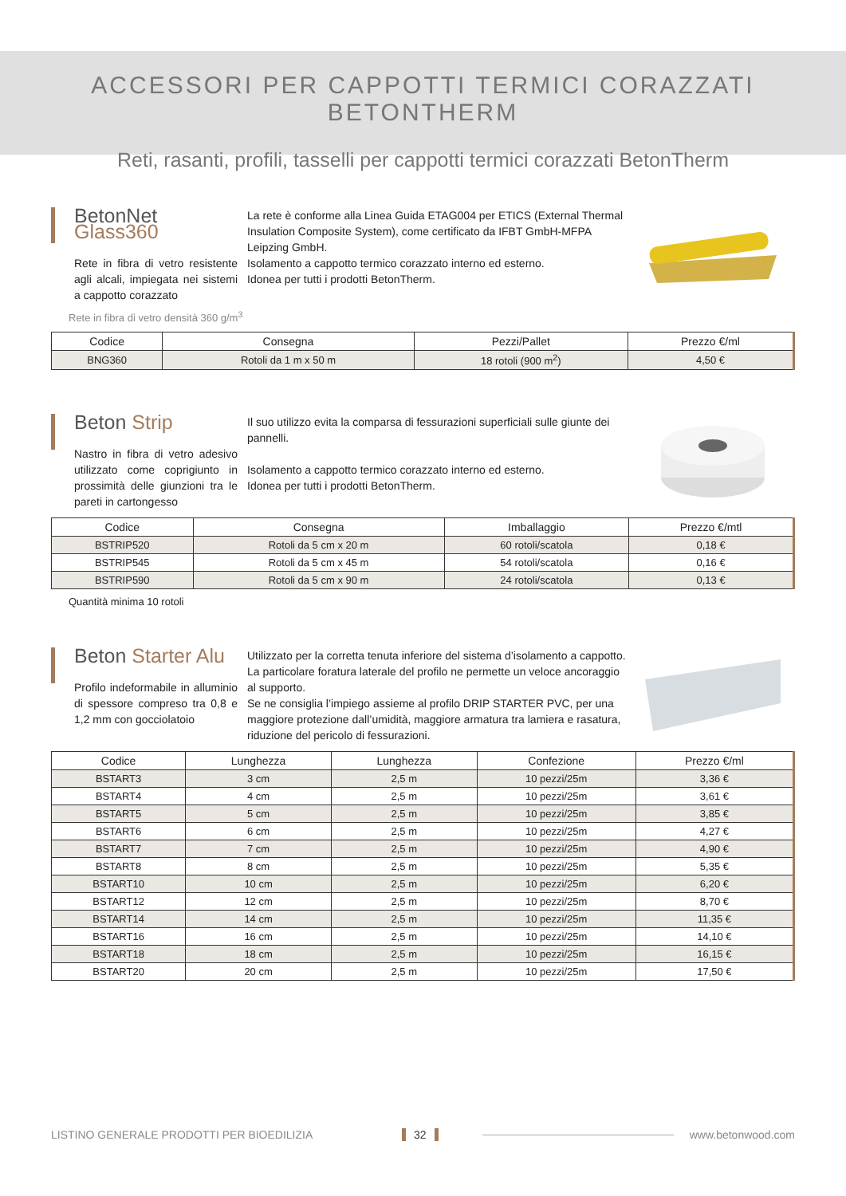ACCESSORI PER CAPPOTTI TERMICI CORAZZATI BETONTHERM
Reti, rasanti, profili, tasselli per cappotti termici corazzati BetonTherm
BetonNet Glass360
Rete in fibra di vetro resistente agli alcali, impiegata nei sistemi a cappotto corazzato
La rete è conforme alla Linea Guida ETAG004 per ETICS (External Thermal Insulation Composite System), come certificato da IFBT GmbH-MFPA Leipzing GmbH.
Isolamento a cappotto termico corazzato interno ed esterno.
Idonea per tutti i prodotti BetonTherm.
Rete in fibra di vetro densità 360 g/m<sup>3</sup>
| Codice | Consegna | Pezzi/Pallet | Prezzo €/ml |
| --- | --- | --- | --- |
| BNG360 | Rotoli da 1 m x 50 m | 18 rotoli (900 m<sup>2</sup>) | 4,50 € |
Beton Strip
Nastro in fibra di vetro adesivo utilizzato come coprigiunto in prossimità delle giunzioni tra le pareti in cartongesso
Il suo utilizzo evita la comparsa di fessurazioni superficiali sulle giunte dei pannelli.
Isolamento a cappotto termico corazzato interno ed esterno.
Idonea per tutti i prodotti BetonTherm.
| Codice | Consegna | Imballaggio | Prezzo €/mtl |
| --- | --- | --- | --- |
| BSTRIP520 | Rotoli da 5 cm x 20 m | 60 rotoli/scatola | 0,18 € |
| BSTRIP545 | Rotoli da 5 cm x 45 m | 54 rotoli/scatola | 0,16 € |
| BSTRIP590 | Rotoli da 5 cm x 90 m | 24 rotoli/scatola | 0,13 € |
Quantità minima 10 rotoli
Beton Starter Alu
Profilo indeformabile in alluminio di spessore compreso tra 0,8 e 1,2 mm con gocciolatoio
Utilizzato per la corretta tenuta inferiore del sistema d’isolamento a cappotto. La particolare foratura laterale del profilo ne permette un veloce ancoraggio al supporto.
Se ne consiglia l’impiego assieme al profilo DRIP STARTER PVC, per una maggiore protezione dall’umidità, maggiore armatura tra lamiera e rasatura, riduzione del pericolo di fessurazioni.
| Codice | Lunghezza | Lunghezza | Confezione | Prezzo €/ml |
| --- | --- | --- | --- | --- |
| BSTART3 | 3 cm | 2,5 m | 10 pezzi/25m | 3,36 € |
| BSTART4 | 4 cm | 2,5 m | 10 pezzi/25m | 3,61 € |
| BSTART5 | 5 cm | 2,5 m | 10 pezzi/25m | 3,85 € |
| BSTART6 | 6 cm | 2,5 m | 10 pezzi/25m | 4,27 € |
| BSTART7 | 7 cm | 2,5 m | 10 pezzi/25m | 4,90 € |
| BSTART8 | 8 cm | 2,5 m | 10 pezzi/25m | 5,35 € |
| BSTART10 | 10 cm | 2,5 m | 10 pezzi/25m | 6,20 € |
| BSTART12 | 12 cm | 2,5 m | 10 pezzi/25m | 8,70 € |
| BSTART14 | 14 cm | 2,5 m | 10 pezzi/25m | 11,35 € |
| BSTART16 | 16 cm | 2,5 m | 10 pezzi/25m | 14,10 € |
| BSTART18 | 18 cm | 2,5 m | 10 pezzi/25m | 16,15 € |
| BSTART20 | 20 cm | 2,5 m | 10 pezzi/25m | 17,50 € |
LISTINO GENERALE PRODOTTI PER BIOEDILIZIA 32 www.betonwood.com